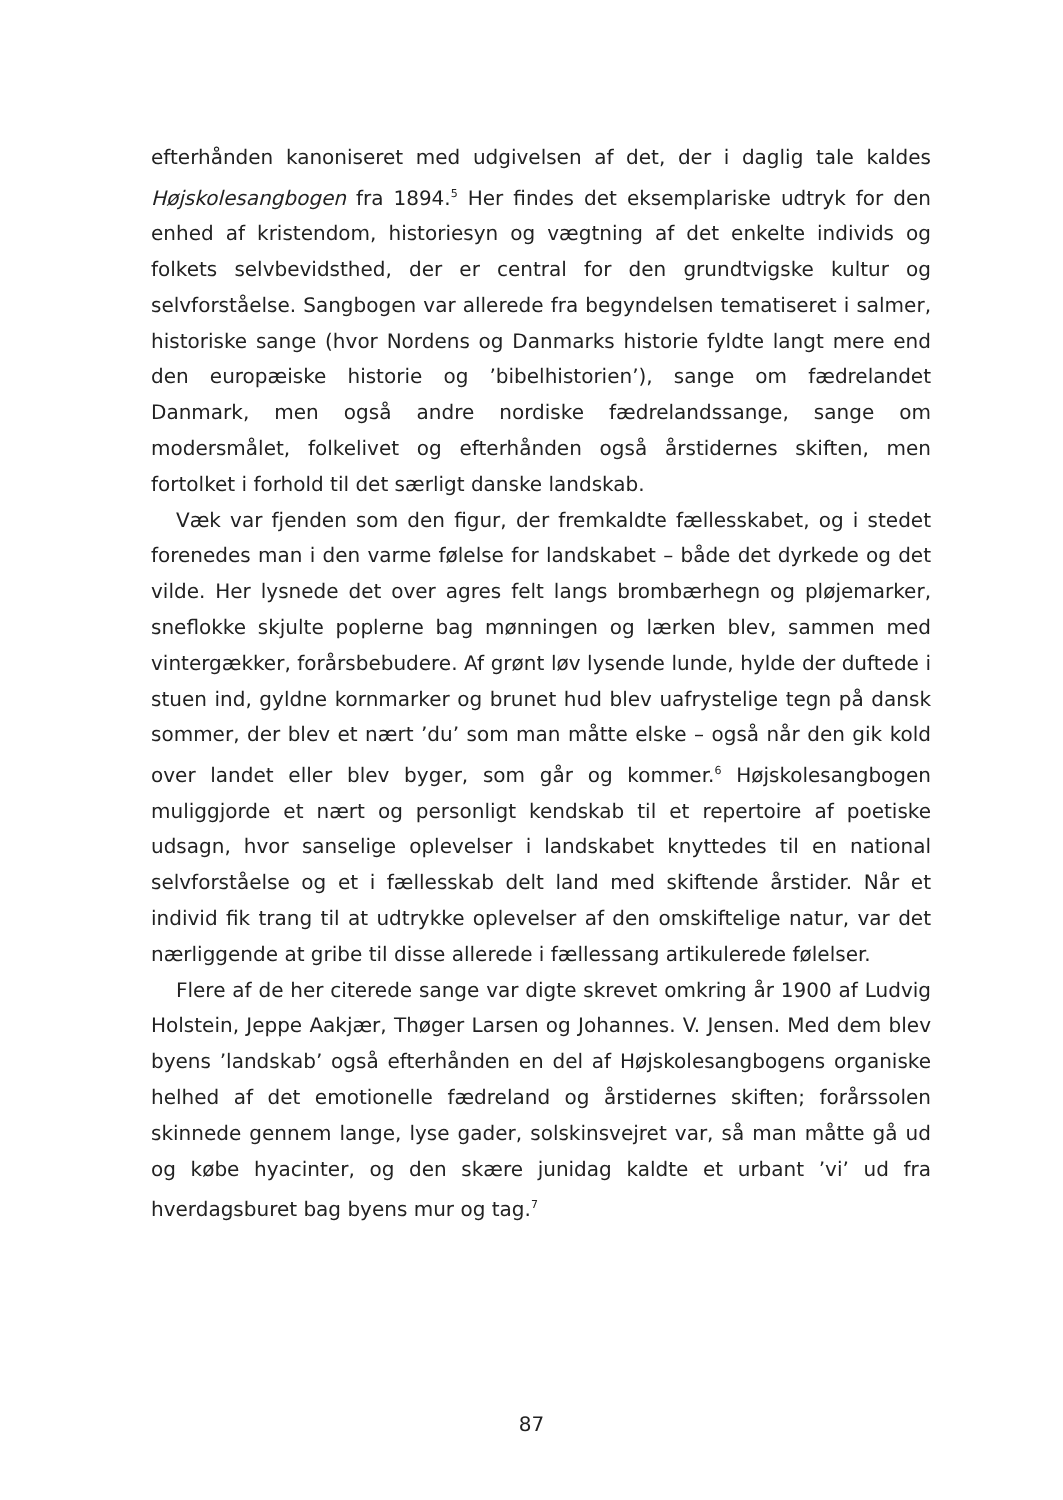efterhånden kanoniseret med udgivelsen af det, der i daglig tale kaldes Højskolesangbogen fra 1894.<sup>5</sup> Her findes det eksemplariske udtryk for den enhed af kristendom, historiesyn og vægtning af det enkelte individs og folkets selvbevidsthed, der er central for den grundtvigske kultur og selvforståelse. Sangbogen var allerede fra begyndelsen tematiseret i salmer, historiske sange (hvor Nordens og Danmarks historie fyldte langt mere end den europæiske historie og ’bibelhistorien’), sange om fædrelandet Danmark, men også andre nordiske fædrelandssange, sange om modersmålet, folkelivet og efterhånden også årstidernes skiften, men fortolket i forhold til det særligt danske landskab.
Væk var fjenden som den figur, der fremkaldte fællesskabet, og i stedet forenedes man i den varme følelse for landskabet – både det dyrkede og det vilde. Her lysnede det over agres felt langs brombærhegn og pløjemarker, sneflokke skjulte poplerne bag mønningen og lærken blev, sammen med vintergækker, forårsbebudere. Af grønt løv lysende lunde, hylde der duftede i stuen ind, gyldne kornmarker og brunet hud blev uafrystelige tegn på dansk sommer, der blev et nært ’du’ som man måtte elske – også når den gik kold over landet eller blev byger, som går og kommer.<sup>6</sup> Højskolesangbogen muliggjorde et nært og personligt kendskab til et repertoire af poetiske udsagn, hvor sanselige oplevelser i landskabet knyttedes til en national selvforståelse og et i fællesskab delt land med skiftende årstider. Når et individ fik trang til at udtrykke oplevelser af den omskiftelige natur, var det nærliggende at gribe til disse allerede i fællessang artikulerede følelser.
Flere af de her citerede sange var digte skrevet omkring år 1900 af Ludvig Holstein, Jeppe Aakjær, Thøger Larsen og Johannes. V. Jensen. Med dem blev byens ’landskab’ også efterhånden en del af Højskolesangbogens organiske helhed af det emotionelle fædreland og årstidernes skiften; forårssolen skinnede gennem lange, lyse gader, solskinsvejret var, så man måtte gå ud og købe hyacinter, og den skære junidag kaldte et urbant ’vi’ ud fra hverdagsburet bag byens mur og tag.<sup>7</sup>
87